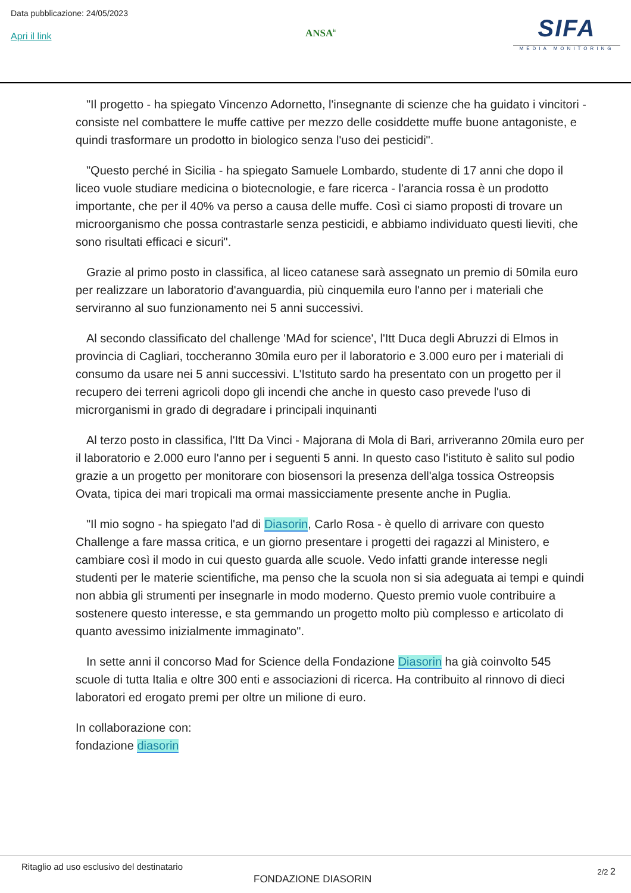Data pubblicazione: 24/05/2023
Apri il link
ANSA<sup>it</sup>
SIFA
MEDIA MONITORING
"Il progetto - ha spiegato Vincenzo Adornetto, l'insegnante di scienze che ha guidato i vincitori - consiste nel combattere le muffe cattive per mezzo delle cosiddette muffe buone antagoniste, e quindi trasformare un prodotto in biologico senza l'uso dei pesticidi".
"Questo perché in Sicilia - ha spiegato Samuele Lombardo, studente di 17 anni che dopo il liceo vuole studiare medicina o biotecnologie, e fare ricerca - l'arancia rossa è un prodotto importante, che per il 40% va perso a causa delle muffe. Così ci siamo proposti di trovare un microorganismo che possa contrastarle senza pesticidi, e abbiamo individuato questi lieviti, che sono risultati efficaci e sicuri".
Grazie al primo posto in classifica, al liceo catanese sarà assegnato un premio di 50mila euro per realizzare un laboratorio d'avanguardia, più cinquemila euro l'anno per i materiali che serviranno al suo funzionamento nei 5 anni successivi.
Al secondo classificato del challenge 'MAd for science', l'Itt Duca degli Abruzzi di Elmos in provincia di Cagliari, toccheranno 30mila euro per il laboratorio e 3.000 euro per i materiali di consumo da usare nei 5 anni successivi. L'Istituto sardo ha presentato con un progetto per il recupero dei terreni agricoli dopo gli incendi che anche in questo caso prevede l'uso di microrganismi in grado di degradare i principali inquinanti
Al terzo posto in classifica, l'Itt Da Vinci - Majorana di Mola di Bari, arriveranno 20mila euro per il laboratorio e 2.000 euro l'anno per i seguenti 5 anni. In questo caso l'istituto è salito sul podio grazie a un progetto per monitorare con biosensori la presenza dell'alga tossica Ostreopsis Ovata, tipica dei mari tropicali ma ormai massicciamente presente anche in Puglia.
"Il mio sogno - ha spiegato l'ad di Diasorin, Carlo Rosa - è quello di arrivare con questo Challenge a fare massa critica, e un giorno presentare i progetti dei ragazzi al Ministero, e cambiare così il modo in cui questo guarda alle scuole. Vedo infatti grande interesse negli studenti per le materie scientifiche, ma penso che la scuola non si sia adeguata ai tempi e quindi non abbia gli strumenti per insegnarle in modo moderno. Questo premio vuole contribuire a sostenere questo interesse, e sta gemmando un progetto molto più complesso e articolato di quanto avessimo inizialmente immaginato".
In sette anni il concorso Mad for Science della Fondazione Diasorin ha già coinvolto 545 scuole di tutta Italia e oltre 300 enti e associazioni di ricerca. Ha contribuito al rinnovo di dieci laboratori ed erogato premi per oltre un milione di euro.
In collaborazione con:
fondazione diasorin
Ritaglio ad uso esclusivo del destinatario
FONDAZIONE DIASORIN
2/2 2